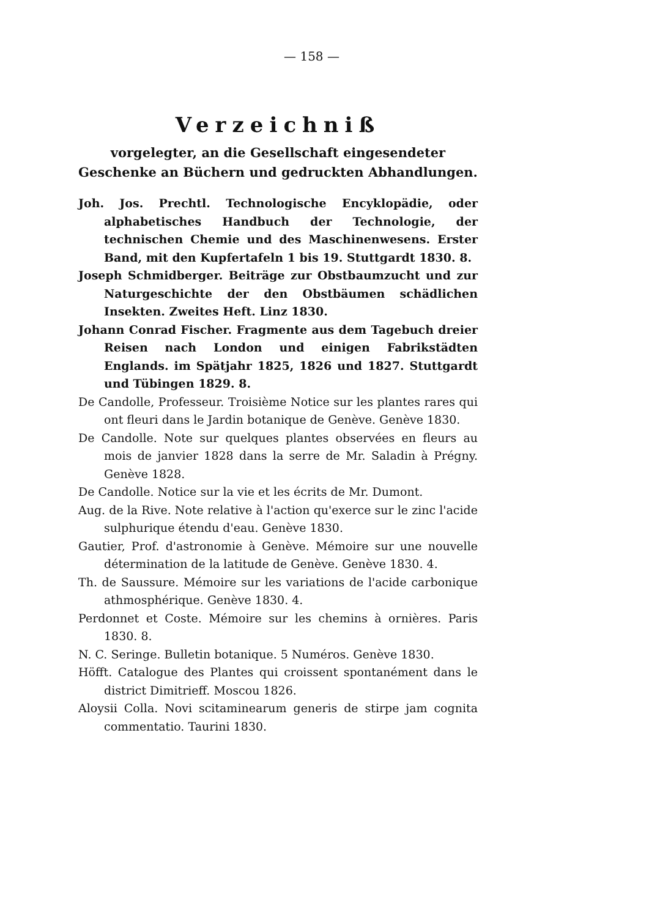— 158 —
Verzeichniß
vorgelegter, an die Gesellschaft eingesendeter Geschenke an Büchern und gedruckten Abhandlungen.
Joh. Jos. Prechtl. Technologische Encyklopädie, oder alphabetisches Handbuch der Technologie, der technischen Chemie und des Maschinenwesens. Erster Band, mit den Kupfertafeln 1 bis 19. Stuttgardt 1830. 8.
Joseph Schmidberger. Beiträge zur Obstbaumzucht und zur Naturgeschichte der den Obstbäumen schädlichen Insekten. Zweites Heft. Linz 1830.
Johann Conrad Fischer. Fragmente aus dem Tagebuch dreier Reisen nach London und einigen Fabrikstädten Englands. im Spätjahr 1825, 1826 und 1827. Stuttgardt und Tübingen 1829. 8.
De Candolle, Professeur. Troisième Notice sur les plantes rares qui ont fleuri dans le Jardin botanique de Genève. Genève 1830.
De Candolle. Note sur quelques plantes observées en fleurs au mois de janvier 1828 dans la serre de Mr. Saladin à Prégny. Genève 1828.
De Candolle. Notice sur la vie et les écrits de Mr. Dumont.
Aug. de la Rive. Note relative à l'action qu'exerce sur le zinc l'acide sulphurique étendu d'eau. Genève 1830.
Gautier, Prof. d'astronomie à Genève. Mémoire sur une nouvelle détermination de la latitude de Genève. Genève 1830. 4.
Th. de Saussure. Mémoire sur les variations de l'acide carbonique athmosphérique. Genève 1830. 4.
Perdonnet et Coste. Mémoire sur les chemins à ornières. Paris 1830. 8.
N. C. Seringe. Bulletin botanique. 5 Numéros. Genève 1830.
Höfft. Catalogue des Plantes qui croissent spontanément dans le district Dimitrieff. Moscou 1826.
Aloysii Colla. Novi scitaminearum generis de stirpe jam cognita commentatio. Taurini 1830.